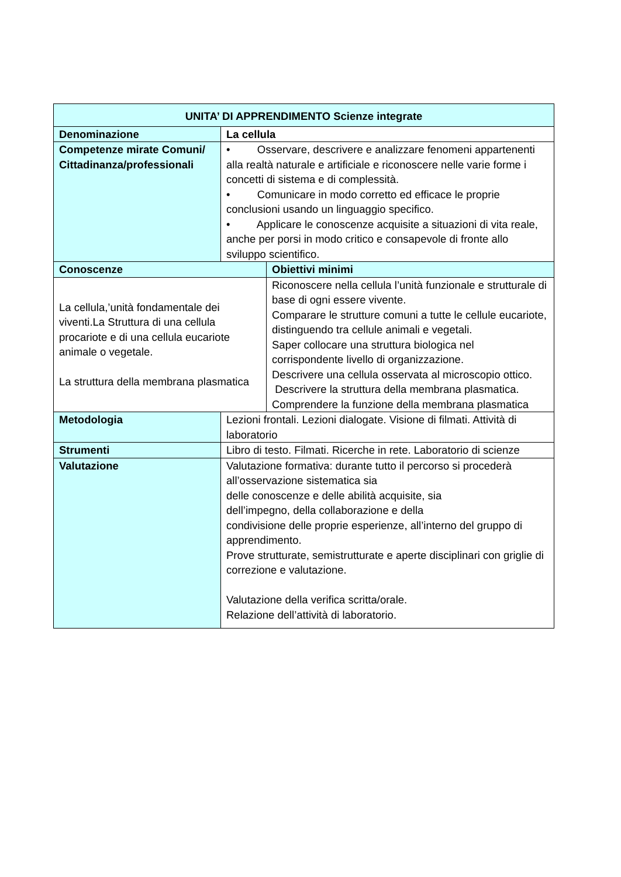| UNITA’ DI APPRENDIMENTO Scienze integrate | | |
| --- | --- | --- |
| Denominazione | La cellula | |
| Competenze mirate Comuni/ Cittadinanza/professionali | • Osservare, descrivere e analizzare fenomeni appartenenti alla realtà naturale e artificiale e riconoscere nelle varie forme i concetti di sistema e di complessità. • Comunicare in modo corretto ed efficace le proprie conclusioni usando un linguaggio specifico. • Applicare le conoscenze acquisite a situazioni di vita reale, anche per porsi in modo critico e consapevole di fronte allo sviluppo scientifico. | |
| Conoscenze | | Obiettivi minimi |
| La cellula,’unità fondamentale dei viventi.La Struttura di una cellula procariote e di una cellula eucariote animale o vegetale. La struttura della membrana plasmatica | | Riconoscere nella cellula l’unità funzionale e strutturale di base di ogni essere vivente. Comparare le strutture comuni a tutte le cellule eucariote, distinguendo tra cellule animali e vegetali. Saper collocare una struttura biologica nel corrispondente livello di organizzazione. Descrivere una cellula osservata al microscopio ottico. Descrivere la struttura della membrana plasmatica. Comprendere la funzione della membrana plasmatica |
| Metodologia | Lezioni frontali. Lezioni dialogate. Visione di filmati. Attività di laboratorio | |
| Strumenti | Libro di testo. Filmati. Ricerche in rete. Laboratorio di scienze | |
| Valutazione | Valutazione formativa: durante tutto il percorso si procederà all’osservazione sistematica sia delle conoscenze e delle abilità acquisite, sia dell’impegno, della collaborazione e della condivisione delle proprie esperienze, all’interno del gruppo di apprendimento. Prove strutturate, semistrutturate e aperte disciplinari con griglie di correzione e valutazione. Valutazione della verifica scritta/orale. Relazione dell’attività di laboratorio. | |